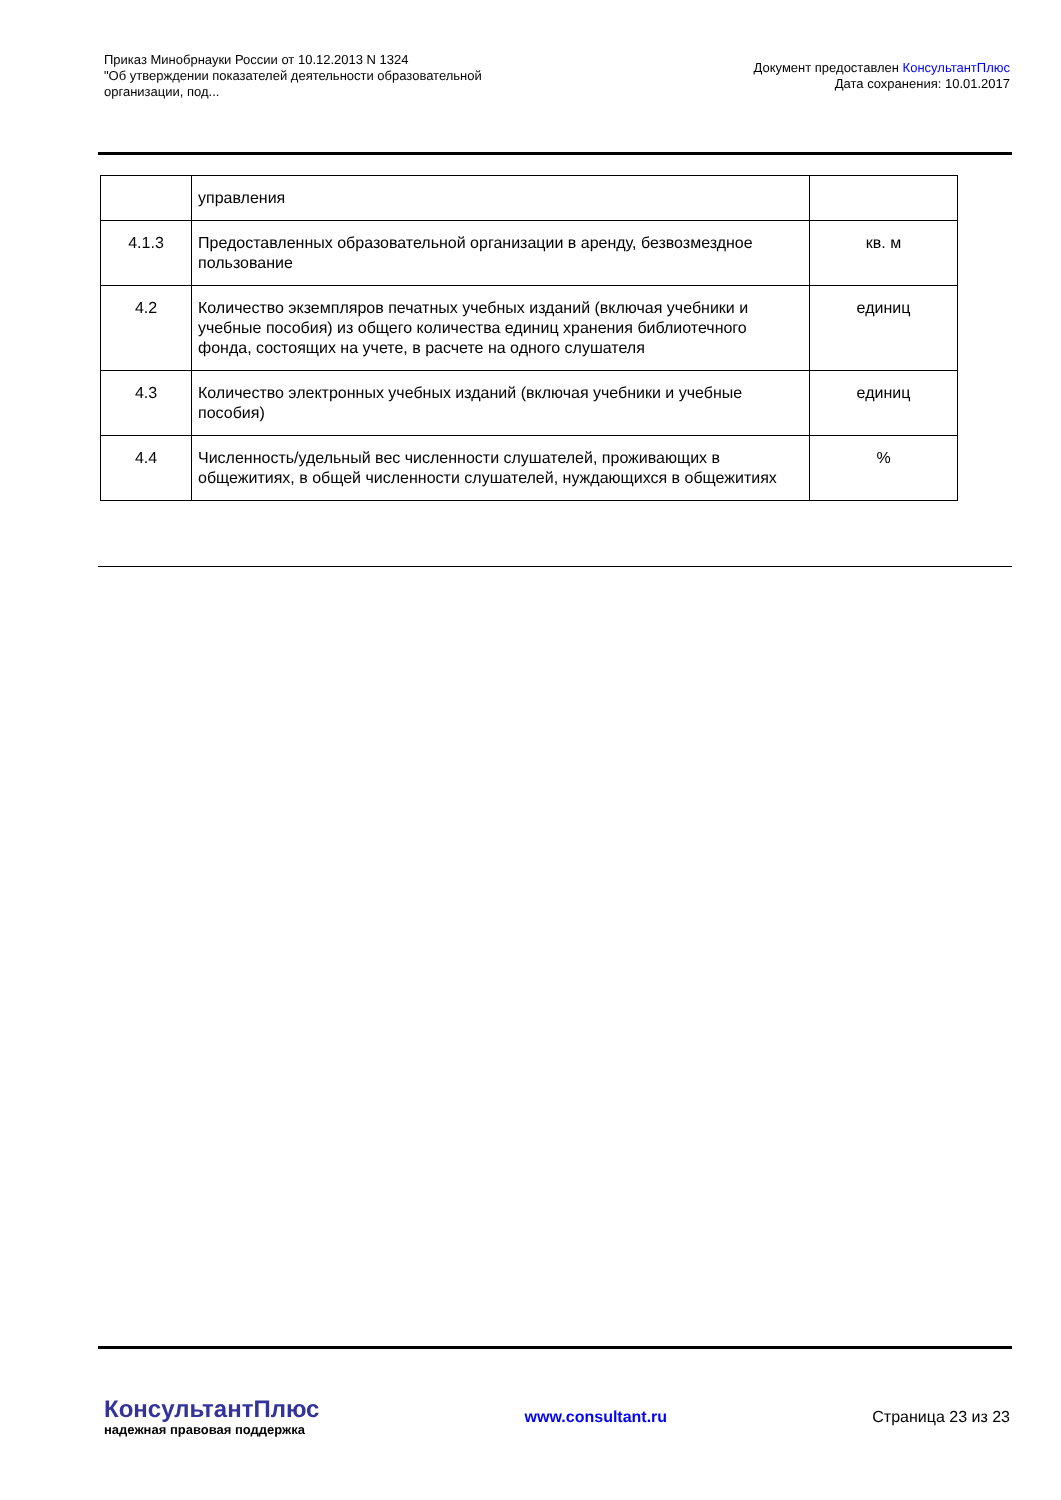Приказ Минобрнауки России от 10.12.2013 N 1324
"Об утверждении показателей деятельности образовательной
организации, под...
Документ предоставлен КонсультантПлюс
Дата сохранения: 10.01.2017
| | управления | |
| 4.1.3 | Предоставленных образовательной организации в аренду, безвозмездное пользование | кв. м |
| 4.2 | Количество экземпляров печатных учебных изданий (включая учебники и учебные пособия) из общего количества единиц хранения библиотечного фонда, состоящих на учете, в расчете на одного слушателя | единиц |
| 4.3 | Количество электронных учебных изданий (включая учебники и учебные пособия) | единиц |
| 4.4 | Численность/удельный вес численности слушателей, проживающих в общежитиях, в общей численности слушателей, нуждающихся в общежитиях | % |
КонсультантПлюс
надежная правовая поддержка
www.consultant.ru Страница 23 из 23